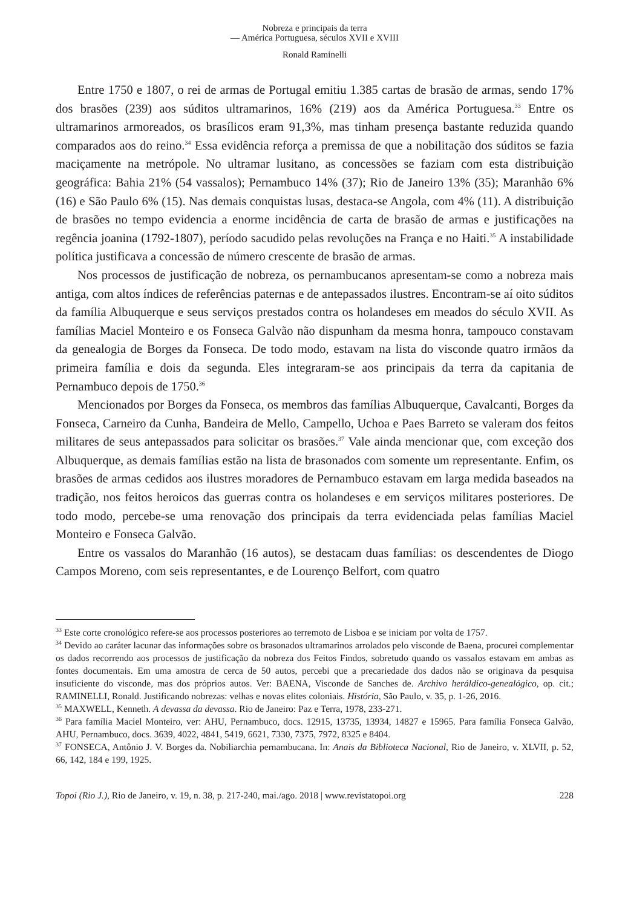Nobreza e principais da terra
— América Portuguesa, séculos XVII e XVIII
Ronald Raminelli
Entre 1750 e 1807, o rei de armas de Portugal emitiu 1.385 cartas de brasão de armas, sendo 17% dos brasões (239) aos súditos ultramarinos, 16% (219) aos da América Portuguesa.<sup>33</sup> Entre os ultramarinos armoreados, os brasílicos eram 91,3%, mas tinham presença bastante reduzida quando comparados aos do reino.<sup>34</sup> Essa evidência reforça a premissa de que a nobilitação dos súditos se fazia maciçamente na metrópole. No ultramar lusitano, as concessões se faziam com esta distribuição geográfica: Bahia 21% (54 vassalos); Pernambuco 14% (37); Rio de Janeiro 13% (35); Maranhão 6% (16) e São Paulo 6% (15). Nas demais conquistas lusas, destaca-se Angola, com 4% (11). A distribuição de brasões no tempo evidencia a enorme incidência de carta de brasão de armas e justificações na regência joanina (1792-1807), período sacudido pelas revoluções na França e no Haiti.<sup>35</sup> A instabilidade política justificava a concessão de número crescente de brasão de armas.
Nos processos de justificação de nobreza, os pernambucanos apresentam-se como a nobreza mais antiga, com altos índices de referências paternas e de antepassados ilustres. Encontram-se aí oito súditos da família Albuquerque e seus serviços prestados contra os holandeses em meados do século XVII. As famílias Maciel Monteiro e os Fonseca Galvão não dispunham da mesma honra, tampouco constavam da genealogia de Borges da Fonseca. De todo modo, estavam na lista do visconde quatro irmãos da primeira família e dois da segunda. Eles integraram-se aos principais da terra da capitania de Pernambuco depois de 1750.<sup>36</sup>
Mencionados por Borges da Fonseca, os membros das famílias Albuquerque, Cavalcanti, Borges da Fonseca, Carneiro da Cunha, Bandeira de Mello, Campello, Uchoa e Paes Barreto se valeram dos feitos militares de seus antepassados para solicitar os brasões.<sup>37</sup> Vale ainda mencionar que, com exceção dos Albuquerque, as demais famílias estão na lista de brasonados com somente um representante. Enfim, os brasões de armas cedidos aos ilustres moradores de Pernambuco estavam em larga medida baseados na tradição, nos feitos heroicos das guerras contra os holandeses e em serviços militares posteriores. De todo modo, percebe-se uma renovação dos principais da terra evidenciada pelas famílias Maciel Monteiro e Fonseca Galvão.
Entre os vassalos do Maranhão (16 autos), se destacam duas famílias: os descendentes de Diogo Campos Moreno, com seis representantes, e de Lourenço Belfort, com quatro
<sup>33</sup> Este corte cronológico refere-se aos processos posteriores ao terremoto de Lisboa e se iniciam por volta de 1757.
<sup>34</sup> Devido ao caráter lacunar das informações sobre os brasonados ultramarinos arrolados pelo visconde de Baena, procurei complementar os dados recorrendo aos processos de justificação da nobreza dos Feitos Findos, sobretudo quando os vassalos estavam em ambas as fontes documentais. Em uma amostra de cerca de 50 autos, percebi que a precariedade dos dados não se originava da pesquisa insuficiente do visconde, mas dos próprios autos. Ver: BAENA, Visconde de Sanches de. Archivo heráldico-genealógico, op. cit.; RAMINELLI, Ronald. Justificando nobrezas: velhas e novas elites coloniais. História, São Paulo, v. 35, p. 1-26, 2016.
<sup>35</sup> MAXWELL, Kenneth. A devassa da devassa. Rio de Janeiro: Paz e Terra, 1978, 233-271.
<sup>36</sup> Para família Maciel Monteiro, ver: AHU, Pernambuco, docs. 12915, 13735, 13934, 14827 e 15965. Para família Fonseca Galvão, AHU, Pernambuco, docs. 3639, 4022, 4841, 5419, 6621, 7330, 7375, 7972, 8325 e 8404.
<sup>37</sup> FONSECA, Antônio J. V. Borges da. Nobiliarchia pernambucana. In: Anais da Biblioteca Nacional, Rio de Janeiro, v. XLVII, p. 52, 66, 142, 184 e 199, 1925.
Topoi (Rio J.), Rio de Janeiro, v. 19, n. 38, p. 217-240, mai./ago. 2018 | www.revistatopoi.org 228